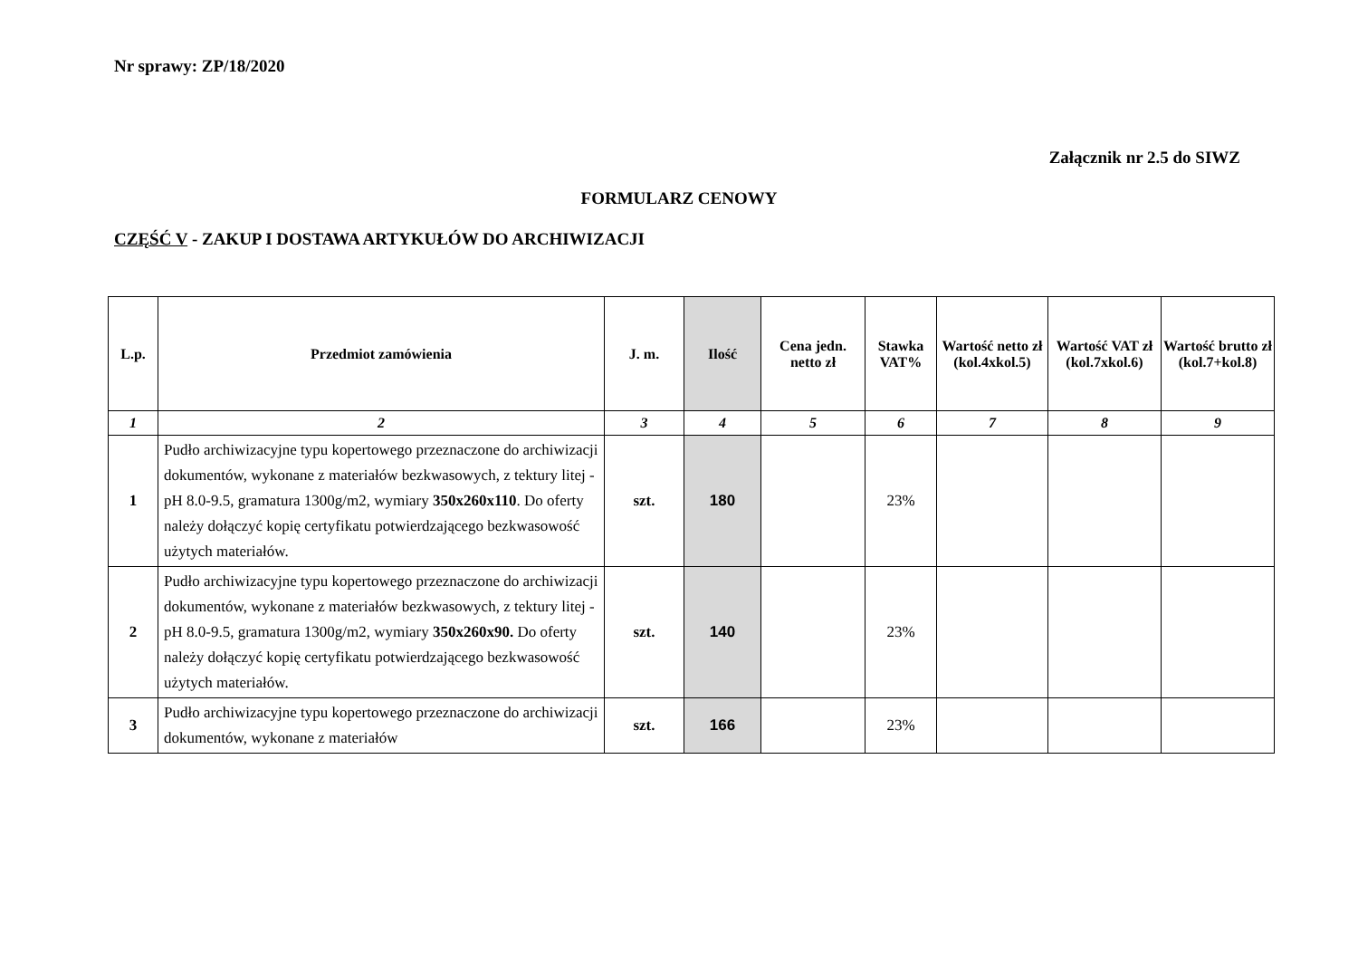Nr sprawy: ZP/18/2020
Załącznik nr 2.5 do SIWZ
FORMULARZ CENOWY
CZĘŚĆ V - ZAKUP I DOSTAWA ARTYKUŁÓW DO ARCHIWIZACJI
| L.p. | Przedmiot zamówienia | J. m. | Ilość | Cena jedn. netto zł | Stawka VAT% | Wartość netto zł (kol.4xkol.5) | Wartość VAT zł (kol.7xkol.6) | Wartość brutto zł (kol.7+kol.8) |
| --- | --- | --- | --- | --- | --- | --- | --- | --- |
| 1 | 2 | 3 | 4 | 5 | 6 | 7 | 8 | 9 |
| 1 | Pudło archiwizacyjne typu kopertowego przeznaczone do archiwizacji dokumentów, wykonane z materiałów bezkwasowych, z tektury litej - pH 8.0-9.5, gramatura 1300g/m2, wymiary 350x260x110 . Do oferty należy dołączyć kopię certyfikatu potwierdzającego bezkwasowość użytych materiałów. | szt. | 180 | | 23% | | | |
| 2 | Pudło archiwizacyjne typu kopertowego przeznaczone do archiwizacji dokumentów, wykonane z materiałów bezkwasowych, z tektury litej - pH 8.0-9.5, gramatura 1300g/m2, wymiary 350x260x90. Do oferty należy dołączyć kopię certyfikatu potwierdzającego bezkwasowość użytych materiałów. | szt. | 140 | | 23% | | | |
| 3 | Pudło archiwizacyjne typu kopertowego przeznaczone do archiwizacji dokumentów, wykonane z materiałów | szt. | 166 | | 23% | | | |